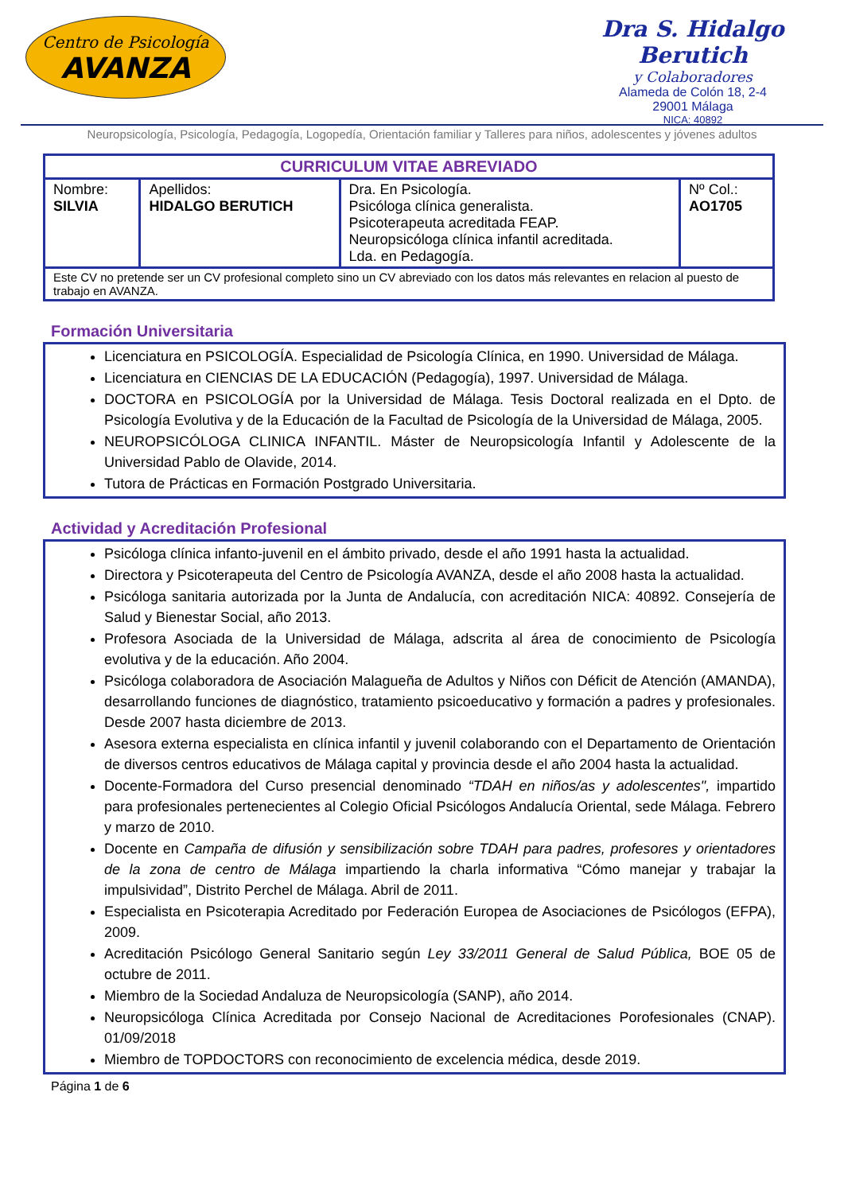Centro de Psicología
AVANZA
Dra S. Hidalgo Berutich
y Colaboradores
Alameda de Colón 18, 2-4
29001 Málaga
NICA: 40892
Neuropsicología, Psicología, Pedagogía, Logopedía, Orientación familiar y Talleres para niños, adolescentes y jóvenes adultos
| CURRICULUM VITAE ABREVIADO | | | |
| --- | --- | --- | --- |
| Nombre: SILVIA | Apellidos: HIDALGO BERUTICH | Dra. En Psicología. Psicóloga clínica generalista. Psicoterapeuta acreditada FEAP. Neuropsicóloga clínica infantil acreditada. Lda. en Pedagogía. | Nº Col.: AO1705 |
| Este CV no pretende ser un CV profesional completo sino un CV abreviado con los datos más relevantes en relacion al puesto de trabajo en AVANZA. | | | |
Formación Universitaria
Licenciatura en PSICOLOGÍA. Especialidad de Psicología Clínica, en 1990. Universidad de Málaga.
Licenciatura en CIENCIAS DE LA EDUCACIÓN (Pedagogía), 1997. Universidad de Málaga.
DOCTORA en PSICOLOGÍA por la Universidad de Málaga. Tesis Doctoral realizada en el Dpto. de Psicología Evolutiva y de la Educación de la Facultad de Psicología de la Universidad de Málaga, 2005.
NEUROPSICÓLOGA CLINICA INFANTIL. Máster de Neuropsicología Infantil y Adolescente de la Universidad Pablo de Olavide, 2014.
Tutora de Prácticas en Formación Postgrado Universitaria.
Actividad y Acreditación Profesional
Psicóloga clínica infanto-juvenil en el ámbito privado, desde el año 1991 hasta la actualidad.
Directora y Psicoterapeuta del Centro de Psicología AVANZA, desde el año 2008 hasta la actualidad.
Psicóloga sanitaria autorizada por la Junta de Andalucía, con acreditación NICA: 40892. Consejería de Salud y Bienestar Social, año 2013.
Profesora Asociada de la Universidad de Málaga, adscrita al área de conocimiento de Psicología evolutiva y de la educación. Año 2004.
Psicóloga colaboradora de Asociación Malagueña de Adultos y Niños con Déficit de Atención (AMANDA), desarrollando funciones de diagnóstico, tratamiento psicoeducativo y formación a padres y profesionales. Desde 2007 hasta diciembre de 2013.
Asesora externa especialista en clínica infantil y juvenil colaborando con el Departamento de Orientación de diversos centros educativos de Málaga capital y provincia desde el año 2004 hasta la actualidad.
Docente-Formadora del Curso presencial denominado “TDAH en niños/as y adolescentes", impartido para profesionales pertenecientes al Colegio Oficial Psicólogos Andalucía Oriental, sede Málaga. Febrero y marzo de 2010.
Docente en Campaña de difusión y sensibilización sobre TDAH para padres, profesores y orientadores de la zona de centro de Málaga impartiendo la charla informativa “Cómo manejar y trabajar la impulsividad”, Distrito Perchel de Málaga. Abril de 2011.
Especialista en Psicoterapia Acreditado por Federación Europea de Asociaciones de Psicólogos (EFPA), 2009.
Acreditación Psicólogo General Sanitario según Ley 33/2011 General de Salud Pública, BOE 05 de octubre de 2011.
Miembro de la Sociedad Andaluza de Neuropsicología (SANP), año 2014.
Neuropsicóloga Clínica Acreditada por Consejo Nacional de Acreditaciones Porofesionales (CNAP). 01/09/2018
Miembro de TOPDOCTORS con reconocimiento de excelencia médica, desde 2019.
Página 1 de 6